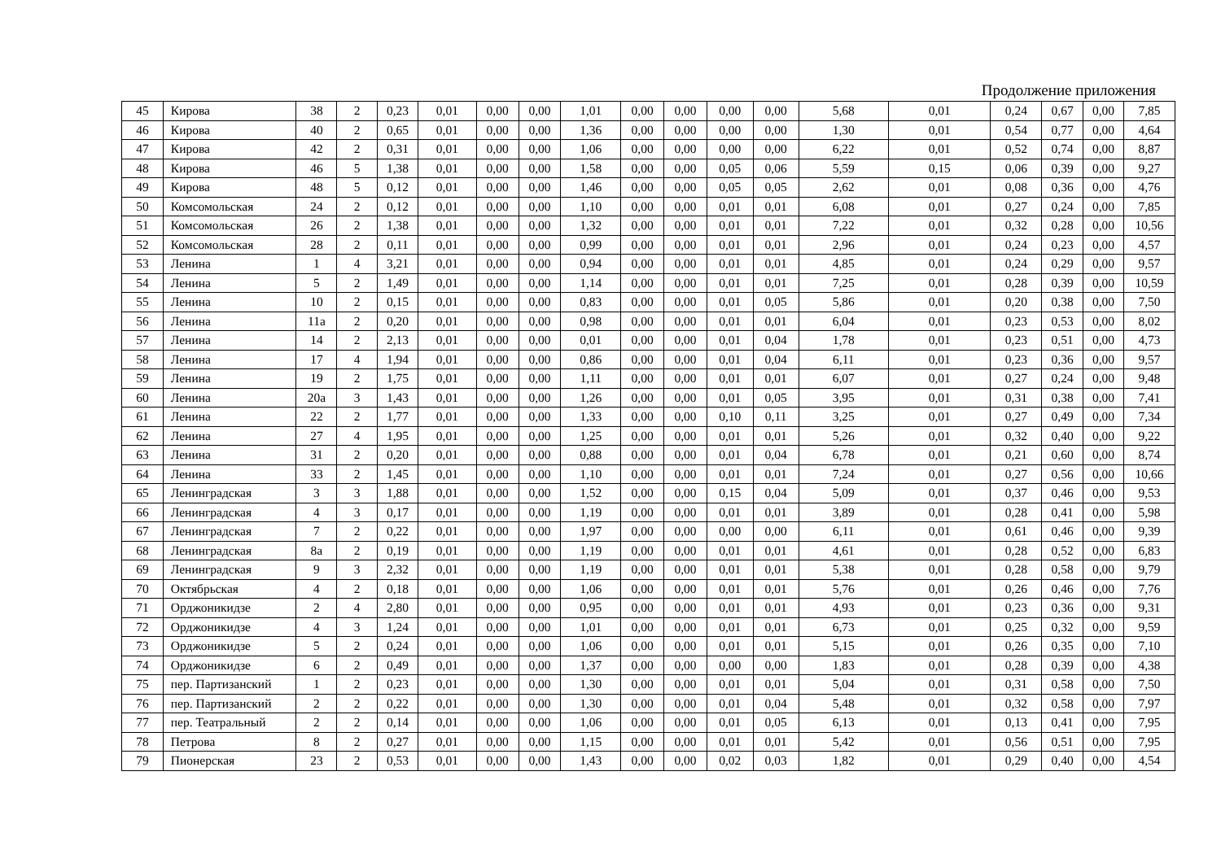Продолжение приложения
| 45 | Кирова | 38 | 2 | 0,23 | 0,01 | 0,00 | 0,00 | 1,01 | 0,00 | 0,00 | 0,00 | 0,00 | 5,68 | 0,01 | 0,24 | 0,67 | 0,00 | 7,85 |
| 46 | Кирова | 40 | 2 | 0,65 | 0,01 | 0,00 | 0,00 | 1,36 | 0,00 | 0,00 | 0,00 | 0,00 | 1,30 | 0,01 | 0,54 | 0,77 | 0,00 | 4,64 |
| 47 | Кирова | 42 | 2 | 0,31 | 0,01 | 0,00 | 0,00 | 1,06 | 0,00 | 0,00 | 0,00 | 0,00 | 6,22 | 0,01 | 0,52 | 0,74 | 0,00 | 8,87 |
| 48 | Кирова | 46 | 5 | 1,38 | 0,01 | 0,00 | 0,00 | 1,58 | 0,00 | 0,00 | 0,05 | 0,06 | 5,59 | 0,15 | 0,06 | 0,39 | 0,00 | 9,27 |
| 49 | Кирова | 48 | 5 | 0,12 | 0,01 | 0,00 | 0,00 | 1,46 | 0,00 | 0,00 | 0,05 | 0,05 | 2,62 | 0,01 | 0,08 | 0,36 | 0,00 | 4,76 |
| 50 | Комсомольская | 24 | 2 | 0,12 | 0,01 | 0,00 | 0,00 | 1,10 | 0,00 | 0,00 | 0,01 | 0,01 | 6,08 | 0,01 | 0,27 | 0,24 | 0,00 | 7,85 |
| 51 | Комсомольская | 26 | 2 | 1,38 | 0,01 | 0,00 | 0,00 | 1,32 | 0,00 | 0,00 | 0,01 | 0,01 | 7,22 | 0,01 | 0,32 | 0,28 | 0,00 | 10,56 |
| 52 | Комсомольская | 28 | 2 | 0,11 | 0,01 | 0,00 | 0,00 | 0,99 | 0,00 | 0,00 | 0,01 | 0,01 | 2,96 | 0,01 | 0,24 | 0,23 | 0,00 | 4,57 |
| 53 | Ленина | 1 | 4 | 3,21 | 0,01 | 0,00 | 0,00 | 0,94 | 0,00 | 0,00 | 0,01 | 0,01 | 4,85 | 0,01 | 0,24 | 0,29 | 0,00 | 9,57 |
| 54 | Ленина | 5 | 2 | 1,49 | 0,01 | 0,00 | 0,00 | 1,14 | 0,00 | 0,00 | 0,01 | 0,01 | 7,25 | 0,01 | 0,28 | 0,39 | 0,00 | 10,59 |
| 55 | Ленина | 10 | 2 | 0,15 | 0,01 | 0,00 | 0,00 | 0,83 | 0,00 | 0,00 | 0,01 | 0,05 | 5,86 | 0,01 | 0,20 | 0,38 | 0,00 | 7,50 |
| 56 | Ленина | 11а | 2 | 0,20 | 0,01 | 0,00 | 0,00 | 0,98 | 0,00 | 0,00 | 0,01 | 0,01 | 6,04 | 0,01 | 0,23 | 0,53 | 0,00 | 8,02 |
| 57 | Ленина | 14 | 2 | 2,13 | 0,01 | 0,00 | 0,00 | 0,01 | 0,00 | 0,00 | 0,01 | 0,04 | 1,78 | 0,01 | 0,23 | 0,51 | 0,00 | 4,73 |
| 58 | Ленина | 17 | 4 | 1,94 | 0,01 | 0,00 | 0,00 | 0,86 | 0,00 | 0,00 | 0,01 | 0,04 | 6,11 | 0,01 | 0,23 | 0,36 | 0,00 | 9,57 |
| 59 | Ленина | 19 | 2 | 1,75 | 0,01 | 0,00 | 0,00 | 1,11 | 0,00 | 0,00 | 0,01 | 0,01 | 6,07 | 0,01 | 0,27 | 0,24 | 0,00 | 9,48 |
| 60 | Ленина | 20а | 3 | 1,43 | 0,01 | 0,00 | 0,00 | 1,26 | 0,00 | 0,00 | 0,01 | 0,05 | 3,95 | 0,01 | 0,31 | 0,38 | 0,00 | 7,41 |
| 61 | Ленина | 22 | 2 | 1,77 | 0,01 | 0,00 | 0,00 | 1,33 | 0,00 | 0,00 | 0,10 | 0,11 | 3,25 | 0,01 | 0,27 | 0,49 | 0,00 | 7,34 |
| 62 | Ленина | 27 | 4 | 1,95 | 0,01 | 0,00 | 0,00 | 1,25 | 0,00 | 0,00 | 0,01 | 0,01 | 5,26 | 0,01 | 0,32 | 0,40 | 0,00 | 9,22 |
| 63 | Ленина | 31 | 2 | 0,20 | 0,01 | 0,00 | 0,00 | 0,88 | 0,00 | 0,00 | 0,01 | 0,04 | 6,78 | 0,01 | 0,21 | 0,60 | 0,00 | 8,74 |
| 64 | Ленина | 33 | 2 | 1,45 | 0,01 | 0,00 | 0,00 | 1,10 | 0,00 | 0,00 | 0,01 | 0,01 | 7,24 | 0,01 | 0,27 | 0,56 | 0,00 | 10,66 |
| 65 | Ленинградская | 3 | 3 | 1,88 | 0,01 | 0,00 | 0,00 | 1,52 | 0,00 | 0,00 | 0,15 | 0,04 | 5,09 | 0,01 | 0,37 | 0,46 | 0,00 | 9,53 |
| 66 | Ленинградская | 4 | 3 | 0,17 | 0,01 | 0,00 | 0,00 | 1,19 | 0,00 | 0,00 | 0,01 | 0,01 | 3,89 | 0,01 | 0,28 | 0,41 | 0,00 | 5,98 |
| 67 | Ленинградская | 7 | 2 | 0,22 | 0,01 | 0,00 | 0,00 | 1,97 | 0,00 | 0,00 | 0,00 | 0,00 | 6,11 | 0,01 | 0,61 | 0,46 | 0,00 | 9,39 |
| 68 | Ленинградская | 8а | 2 | 0,19 | 0,01 | 0,00 | 0,00 | 1,19 | 0,00 | 0,00 | 0,01 | 0,01 | 4,61 | 0,01 | 0,28 | 0,52 | 0,00 | 6,83 |
| 69 | Ленинградская | 9 | 3 | 2,32 | 0,01 | 0,00 | 0,00 | 1,19 | 0,00 | 0,00 | 0,01 | 0,01 | 5,38 | 0,01 | 0,28 | 0,58 | 0,00 | 9,79 |
| 70 | Октябрьская | 4 | 2 | 0,18 | 0,01 | 0,00 | 0,00 | 1,06 | 0,00 | 0,00 | 0,01 | 0,01 | 5,76 | 0,01 | 0,26 | 0,46 | 0,00 | 7,76 |
| 71 | Орджоникидзе | 2 | 4 | 2,80 | 0,01 | 0,00 | 0,00 | 0,95 | 0,00 | 0,00 | 0,01 | 0,01 | 4,93 | 0,01 | 0,23 | 0,36 | 0,00 | 9,31 |
| 72 | Орджоникидзе | 4 | 3 | 1,24 | 0,01 | 0,00 | 0,00 | 1,01 | 0,00 | 0,00 | 0,01 | 0,01 | 6,73 | 0,01 | 0,25 | 0,32 | 0,00 | 9,59 |
| 73 | Орджоникидзе | 5 | 2 | 0,24 | 0,01 | 0,00 | 0,00 | 1,06 | 0,00 | 0,00 | 0,01 | 0,01 | 5,15 | 0,01 | 0,26 | 0,35 | 0,00 | 7,10 |
| 74 | Орджоникидзе | 6 | 2 | 0,49 | 0,01 | 0,00 | 0,00 | 1,37 | 0,00 | 0,00 | 0,00 | 0,00 | 1,83 | 0,01 | 0,28 | 0,39 | 0,00 | 4,38 |
| 75 | пер. Партизанский | 1 | 2 | 0,23 | 0,01 | 0,00 | 0,00 | 1,30 | 0,00 | 0,00 | 0,01 | 0,01 | 5,04 | 0,01 | 0,31 | 0,58 | 0,00 | 7,50 |
| 76 | пер. Партизанский | 2 | 2 | 0,22 | 0,01 | 0,00 | 0,00 | 1,30 | 0,00 | 0,00 | 0,01 | 0,04 | 5,48 | 0,01 | 0,32 | 0,58 | 0,00 | 7,97 |
| 77 | пер. Театральный | 2 | 2 | 0,14 | 0,01 | 0,00 | 0,00 | 1,06 | 0,00 | 0,00 | 0,01 | 0,05 | 6,13 | 0,01 | 0,13 | 0,41 | 0,00 | 7,95 |
| 78 | Петрова | 8 | 2 | 0,27 | 0,01 | 0,00 | 0,00 | 1,15 | 0,00 | 0,00 | 0,01 | 0,01 | 5,42 | 0,01 | 0,56 | 0,51 | 0,00 | 7,95 |
| 79 | Пионерская | 23 | 2 | 0,53 | 0,01 | 0,00 | 0,00 | 1,43 | 0,00 | 0,00 | 0,02 | 0,03 | 1,82 | 0,01 | 0,29 | 0,40 | 0,00 | 4,54 |